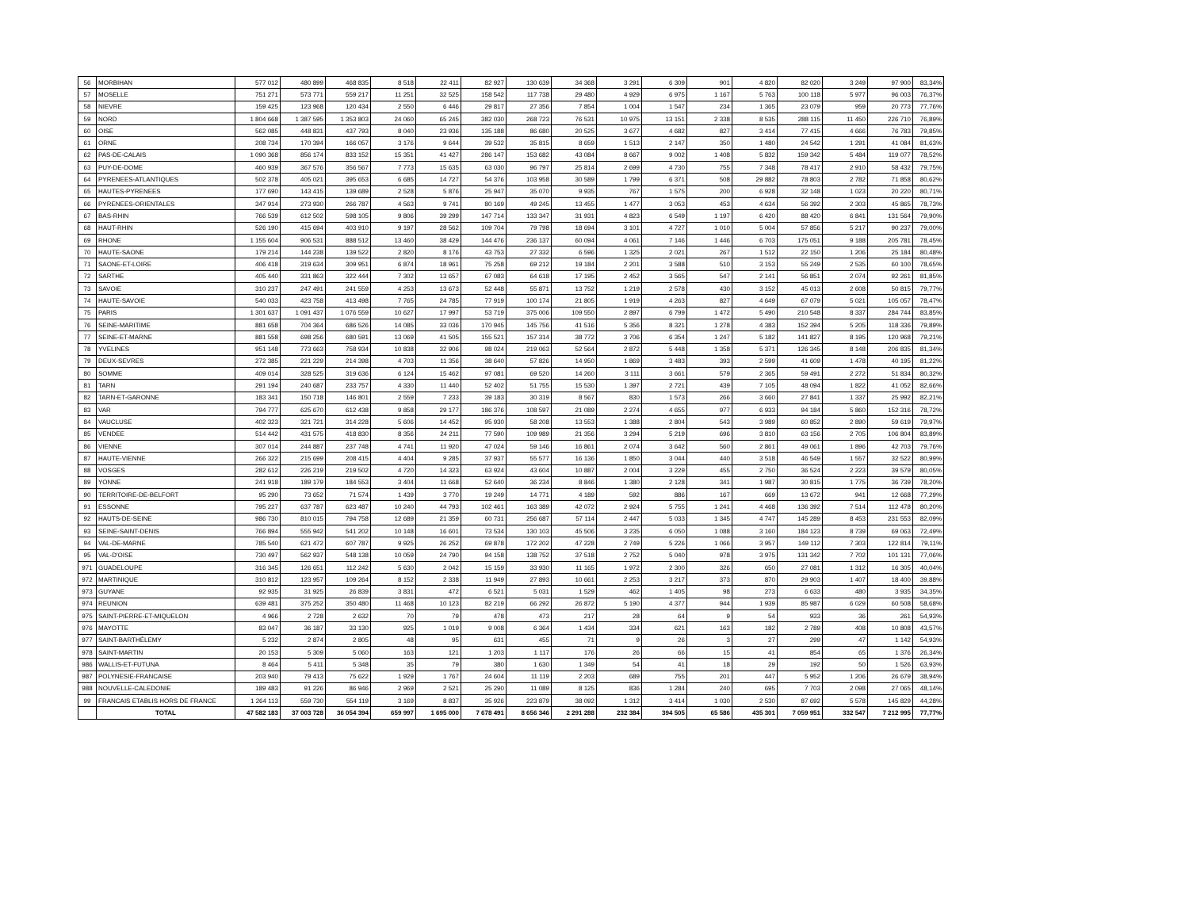| 56 | MORBIHAN | 577 012 | 480 899 | 468 835 | 8 518 | 22 411 | 82 927 | 130 639 | 34 368 | 3 291 | 6 309 | 901 | 4 820 | 82 020 | 3 249 | 97 900 | 83,34% |
| 57 | MOSELLE | 751 271 | 573 771 | 559 217 | 11 251 | 32 525 | 158 542 | 117 738 | 29 480 | 4 929 | 6 975 | 1 167 | 5 763 | 100 118 | 5 977 | 96 003 | 76,37% |
| 58 | NIEVRE | 159 425 | 123 968 | 120 434 | 2 550 | 6 446 | 29 817 | 27 356 | 7 854 | 1 004 | 1 547 | 234 | 1 365 | 23 079 | 959 | 20 773 | 77,76% |
| 59 | NORD | 1 804 668 | 1 387 595 | 1 353 803 | 24 060 | 65 245 | 382 030 | 268 723 | 76 531 | 10 975 | 13 151 | 2 338 | 8 535 | 288 115 | 11 450 | 226 710 | 76,89% |
| 60 | OISE | 562 085 | 448 831 | 437 793 | 8 040 | 23 936 | 135 188 | 86 680 | 20 525 | 3 677 | 4 682 | 827 | 3 414 | 77 415 | 4 666 | 76 783 | 79,85% |
| 61 | ORNE | 208 734 | 170 394 | 166 057 | 3 176 | 9 644 | 39 532 | 35 815 | 8 659 | 1 513 | 2 147 | 350 | 1 480 | 24 542 | 1 291 | 41 084 | 81,63% |
| 62 | PAS-DE-CALAIS | 1 090 368 | 856 174 | 833 152 | 15 351 | 41 427 | 286 147 | 153 682 | 43 084 | 8 667 | 9 002 | 1 408 | 5 832 | 159 342 | 5 484 | 119 077 | 78,52% |
| 63 | PUY-DE-DOME | 460 939 | 367 576 | 356 567 | 7 773 | 15 635 | 63 030 | 96 797 | 25 814 | 2 699 | 4 730 | 755 | 7 348 | 78 417 | 2 910 | 58 432 | 79,75% |
| 64 | PYRENEES-ATLANTIQUES | 502 378 | 405 021 | 395 653 | 6 685 | 14 727 | 54 376 | 103 958 | 30 589 | 1 799 | 6 371 | 508 | 29 882 | 78 803 | 2 782 | 71 858 | 80,62% |
| 65 | HAUTES-PYRENEES | 177 690 | 143 415 | 139 689 | 2 528 | 5 876 | 25 947 | 35 070 | 9 935 | 767 | 1 575 | 200 | 6 928 | 32 148 | 1 023 | 20 220 | 80,71% |
| 66 | PYRENEES-ORIENTALES | 347 914 | 273 930 | 266 787 | 4 563 | 9 741 | 80 169 | 49 245 | 13 455 | 1 477 | 3 053 | 453 | 4 634 | 56 392 | 2 303 | 45 865 | 78,73% |
| 67 | BAS-RHIN | 766 539 | 612 502 | 598 105 | 9 806 | 39 299 | 147 714 | 133 347 | 31 931 | 4 823 | 6 549 | 1 197 | 6 420 | 88 420 | 6 841 | 131 564 | 79,90% |
| 68 | HAUT-RHIN | 526 190 | 415 694 | 403 910 | 9 197 | 28 562 | 109 704 | 79 798 | 18 694 | 3 101 | 4 727 | 1 010 | 5 004 | 57 856 | 5 217 | 90 237 | 79,00% |
| 69 | RHONE | 1 155 604 | 906 531 | 888 512 | 13 460 | 38 429 | 144 476 | 236 137 | 60 094 | 4 061 | 7 146 | 1 446 | 6 703 | 175 051 | 9 188 | 205 781 | 78,45% |
| 70 | HAUTE-SAONE | 179 214 | 144 238 | 139 522 | 2 820 | 8 176 | 43 753 | 27 332 | 6 596 | 1 325 | 2 021 | 267 | 1 512 | 22 150 | 1 206 | 25 184 | 80,48% |
| 71 | SAONE-ET-LOIRE | 406 418 | 319 634 | 309 951 | 6 874 | 18 961 | 75 258 | 69 212 | 19 184 | 2 201 | 3 588 | 510 | 3 153 | 55 249 | 2 535 | 60 100 | 78,65% |
| 72 | SARTHE | 405 440 | 331 863 | 322 444 | 7 302 | 13 657 | 67 083 | 64 618 | 17 195 | 2 452 | 3 565 | 547 | 2 141 | 56 851 | 2 074 | 92 261 | 81,85% |
| 73 | SAVOIE | 310 237 | 247 491 | 241 559 | 4 253 | 13 673 | 52 448 | 55 871 | 13 752 | 1 219 | 2 578 | 430 | 3 152 | 45 013 | 2 608 | 50 815 | 79,77% |
| 74 | HAUTE-SAVOIE | 540 033 | 423 758 | 413 498 | 7 765 | 24 785 | 77 919 | 100 174 | 21 805 | 1 919 | 4 263 | 827 | 4 649 | 67 079 | 5 021 | 105 057 | 78,47% |
| 75 | PARIS | 1 301 637 | 1 091 437 | 1 076 559 | 10 627 | 17 997 | 53 719 | 375 006 | 109 550 | 2 897 | 6 799 | 1 472 | 5 490 | 210 548 | 8 337 | 284 744 | 83,85% |
| 76 | SEINE-MARITIME | 881 658 | 704 364 | 686 526 | 14 085 | 33 036 | 170 945 | 145 756 | 41 516 | 5 356 | 8 321 | 1 278 | 4 383 | 152 394 | 5 205 | 118 336 | 79,89% |
| 77 | SEINE-ET-MARNE | 881 558 | 698 256 | 680 591 | 13 069 | 41 505 | 155 521 | 157 314 | 38 772 | 3 706 | 6 354 | 1 247 | 5 182 | 141 827 | 8 195 | 120 968 | 79,21% |
| 78 | YVELINES | 951 148 | 773 663 | 758 934 | 10 838 | 32 906 | 98 024 | 219 063 | 52 564 | 2 872 | 5 448 | 1 358 | 5 371 | 126 345 | 8 148 | 206 835 | 81,34% |
| 79 | DEUX-SEVRES | 272 385 | 221 229 | 214 398 | 4 703 | 11 356 | 38 640 | 57 826 | 14 950 | 1 869 | 3 483 | 393 | 2 599 | 41 609 | 1 478 | 40 195 | 81,22% |
| 80 | SOMME | 409 014 | 328 525 | 319 636 | 6 124 | 15 462 | 97 081 | 69 520 | 14 260 | 3 111 | 3 661 | 579 | 2 365 | 59 491 | 2 272 | 51 834 | 80,32% |
| 81 | TARN | 291 194 | 240 687 | 233 757 | 4 330 | 11 440 | 52 402 | 51 755 | 15 530 | 1 397 | 2 721 | 439 | 7 105 | 48 094 | 1 822 | 41 052 | 82,66% |
| 82 | TARN-ET-GARONNE | 183 341 | 150 718 | 146 801 | 2 559 | 7 233 | 39 183 | 30 319 | 8 567 | 830 | 1 573 | 266 | 3 660 | 27 841 | 1 337 | 25 992 | 82,21% |
| 83 | VAR | 794 777 | 625 670 | 612 438 | 9 858 | 29 177 | 186 376 | 108 597 | 21 089 | 2 274 | 4 655 | 977 | 6 933 | 94 184 | 5 860 | 152 316 | 78,72% |
| 84 | VAUCLUSE | 402 323 | 321 721 | 314 228 | 5 606 | 14 452 | 95 930 | 58 208 | 13 553 | 1 388 | 2 804 | 543 | 3 989 | 60 852 | 2 890 | 59 619 | 79,97% |
| 85 | VENDEE | 514 442 | 431 575 | 418 830 | 8 356 | 24 211 | 77 590 | 109 989 | 21 356 | 3 294 | 5 219 | 696 | 3 810 | 63 156 | 2 705 | 106 804 | 83,89% |
| 86 | VIENNE | 307 014 | 244 887 | 237 748 | 4 741 | 11 920 | 47 024 | 59 146 | 16 861 | 2 074 | 3 642 | 560 | 2 861 | 49 061 | 1 896 | 42 703 | 79,76% |
| 87 | HAUTE-VIENNE | 266 322 | 215 699 | 208 415 | 4 404 | 9 285 | 37 937 | 55 577 | 16 136 | 1 850 | 3 044 | 440 | 3 518 | 46 549 | 1 557 | 32 522 | 80,99% |
| 88 | VOSGES | 282 612 | 226 219 | 219 502 | 4 720 | 14 323 | 63 924 | 43 604 | 10 887 | 2 004 | 3 229 | 455 | 2 750 | 36 524 | 2 223 | 39 579 | 80,05% |
| 89 | YONNE | 241 918 | 189 179 | 184 553 | 3 404 | 11 668 | 52 640 | 36 234 | 8 846 | 1 380 | 2 128 | 341 | 1 987 | 30 815 | 1 775 | 36 739 | 78,20% |
| 90 | TERRITOIRE-DE-BELFORT | 95 290 | 73 652 | 71 574 | 1 439 | 3 770 | 19 249 | 14 771 | 4 189 | 592 | 886 | 167 | 669 | 13 672 | 941 | 12 668 | 77,29% |
| 91 | ESSONNE | 795 227 | 637 787 | 623 487 | 10 240 | 44 793 | 102 461 | 163 389 | 42 072 | 2 924 | 5 755 | 1 241 | 4 468 | 136 392 | 7 514 | 112 478 | 80,20% |
| 92 | HAUTS-DE-SEINE | 986 730 | 810 015 | 794 758 | 12 689 | 21 359 | 60 731 | 256 687 | 57 114 | 2 447 | 5 033 | 1 345 | 4 747 | 145 289 | 8 453 | 231 553 | 82,09% |
| 93 | SEINE-SAINT-DENIS | 766 894 | 555 942 | 541 202 | 10 148 | 16 601 | 73 534 | 130 103 | 45 506 | 3 235 | 6 050 | 1 088 | 3 160 | 184 123 | 8 739 | 69 063 | 72,49% |
| 94 | VAL-DE-MARNE | 785 540 | 621 472 | 607 787 | 9 925 | 26 252 | 69 878 | 172 202 | 47 228 | 2 749 | 5 226 | 1 066 | 3 957 | 149 112 | 7 303 | 122 814 | 79,11% |
| 95 | VAL-D'OISE | 730 497 | 562 937 | 548 138 | 10 059 | 24 790 | 94 158 | 138 752 | 37 518 | 2 752 | 5 040 | 978 | 3 975 | 131 342 | 7 702 | 101 131 | 77,06% |
| 971 | GUADELOUPE | 316 345 | 126 651 | 112 242 | 5 630 | 2 042 | 15 159 | 33 930 | 11 165 | 1 972 | 2 300 | 326 | 650 | 27 081 | 1 312 | 16 305 | 40,04% |
| 972 | MARTINIQUE | 310 812 | 123 957 | 109 264 | 8 152 | 2 338 | 11 949 | 27 893 | 10 661 | 2 253 | 3 217 | 373 | 870 | 29 903 | 1 407 | 18 400 | 39,88% |
| 973 | GUYANE | 92 935 | 31 925 | 26 839 | 3 831 | 472 | 6 521 | 5 031 | 1 529 | 462 | 1 405 | 98 | 273 | 6 633 | 480 | 3 935 | 34,35% |
| 974 | REUNION | 639 481 | 375 252 | 350 480 | 11 468 | 10 123 | 82 219 | 66 292 | 26 872 | 5 190 | 4 377 | 944 | 1 939 | 85 987 | 6 029 | 60 508 | 58,68% |
| 975 | SAINT-PIERRE-ET-MIQUELON | 4 966 | 2 728 | 2 632 | 70 | 79 | 478 | 473 | 217 | 28 | 64 | 9 | 54 | 933 | 36 | 261 | 54,93% |
| 976 | MAYOTTE | 83 047 | 36 187 | 33 130 | 925 | 1 019 | 9 008 | 6 364 | 1 434 | 334 | 621 | 163 | 182 | 2 789 | 408 | 10 808 | 43,57% |
| 977 | SAINT-BARTHÉLEMY | 5 232 | 2 874 | 2 805 | 48 | 95 | 631 | 455 | 71 | 9 | 26 | 3 | 27 | 299 | 47 | 1 142 | 54,93% |
| 978 | SAINT-MARTIN | 20 153 | 5 309 | 5 060 | 163 | 121 | 1 203 | 1 117 | 176 | 26 | 66 | 15 | 41 | 854 | 65 | 1 376 | 26,34% |
| 986 | WALLIS-ET-FUTUNA | 8 464 | 5 411 | 5 348 | 35 | 79 | 380 | 1 630 | 1 349 | 54 | 41 | 18 | 29 | 192 | 50 | 1 526 | 63,93% |
| 987 | POLYNESIE-FRANCAISE | 203 940 | 79 413 | 75 622 | 1 929 | 1 767 | 24 604 | 11 119 | 2 203 | 689 | 755 | 201 | 447 | 5 952 | 1 206 | 26 679 | 38,94% |
| 988 | NOUVELLE-CALEDONIE | 189 483 | 91 226 | 86 946 | 2 969 | 2 521 | 25 290 | 11 089 | 8 125 | 836 | 1 284 | 240 | 695 | 7 703 | 2 098 | 27 065 | 48,14% |
| 99 | FRANCAIS ETABLIS HORS DE FRANCE | 1 264 113 | 559 730 | 554 119 | 3 169 | 8 837 | 35 926 | 223 879 | 38 092 | 1 312 | 3 414 | 1 030 | 2 530 | 87 692 | 5 578 | 145 829 | 44,28% |
| | TOTAL | 47 582 183 | 37 003 728 | 36 054 394 | 659 997 | 1 695 000 | 7 678 491 | 8 656 346 | 2 291 288 | 232 384 | 394 505 | 65 586 | 435 301 | 7 059 951 | 332 547 | 7 212 995 | 77,77% |